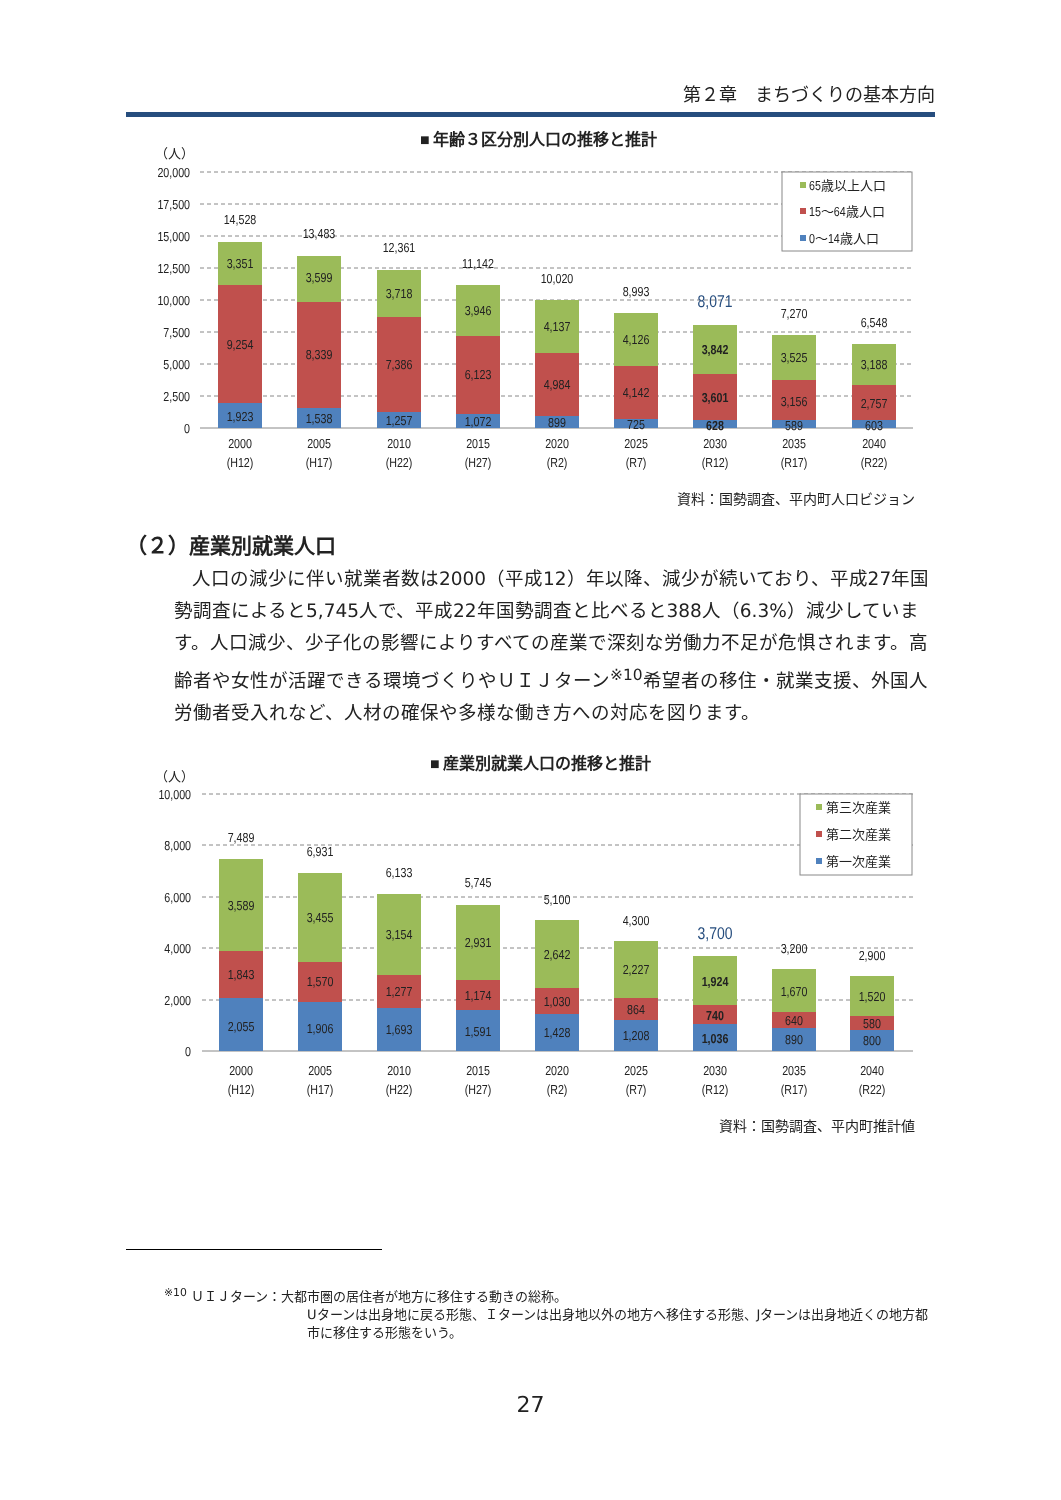第２章　まちづくりの基本方向
■ 年齢３区分別人口の推移と推計
（人）
20,000
17,500
15,000
12,500
10,000
7,500
5,000
2,500
0
65歳以上人口
15〜64歳人口
0〜14歳人口
14,528
3,351
9,254
1,923
13,483
3,599
8,339
1,538
12,361
3,718
7,386
1,257
11,142
3,946
6,123
1,072
10,020
4,137
4,984
899
8,993
4,126
4,142
725
8,071
3,842
3,601
628
7,270
3,525
3,156
589
6,548
3,188
2,757
603
2000
(H12)
2005
(H17)
2010
(H22)
2015
(H27)
2020
(R2)
2025
(R7)
2030
(R12)
2035
(R17)
2040
(R22)
資料：国勢調査、平内町人口ビジョン
（２）産業別就業人口
人口の減少に伴い就業者数は2000（平成12）年以降、減少が続いており、平成27年国勢調査によると5,745人で、平成22年国勢調査と比べると388人（6.3%）減少しています。人口減少、少子化の影響によりすべての産業で深刻な労働力不足が危惧されます。高齢者や女性が活躍できる環境づくりやＵＩＪターン<sup>※10</sup>希望者の移住・就業支援、外国人労働者受入れなど、人材の確保や多様な働き方への対応を図ります。
■ 産業別就業人口の推移と推計
（人）
10,000
8,000
6,000
4,000
2,000
0
第三次産業
第二次産業
第一次産業
7,489
3,589
1,843
2,055
6,931
3,455
1,570
1,906
6,133
3,154
1,277
1,693
5,745
2,931
1,174
1,591
5,100
2,642
1,030
1,428
4,300
2,227
864
1,208
3,700
1,924
740
1,036
3,200
1,670
640
890
2,900
1,520
580
800
2000
(H12)
2005
(H17)
2010
(H22)
2015
(H27)
2020
(R2)
2025
(R7)
2030
(R12)
2035
(R17)
2040
(R22)
資料：国勢調査、平内町推計値
<sup>※10</sup> ＵＩＪターン：大都市圏の居住者が地方に移住する動きの総称。
Uターンは出身地に戻る形態、Ｉターンは出身地以外の地方へ移住する形態、Jターンは出身地近くの地方都市に移住する形態をいう。
27